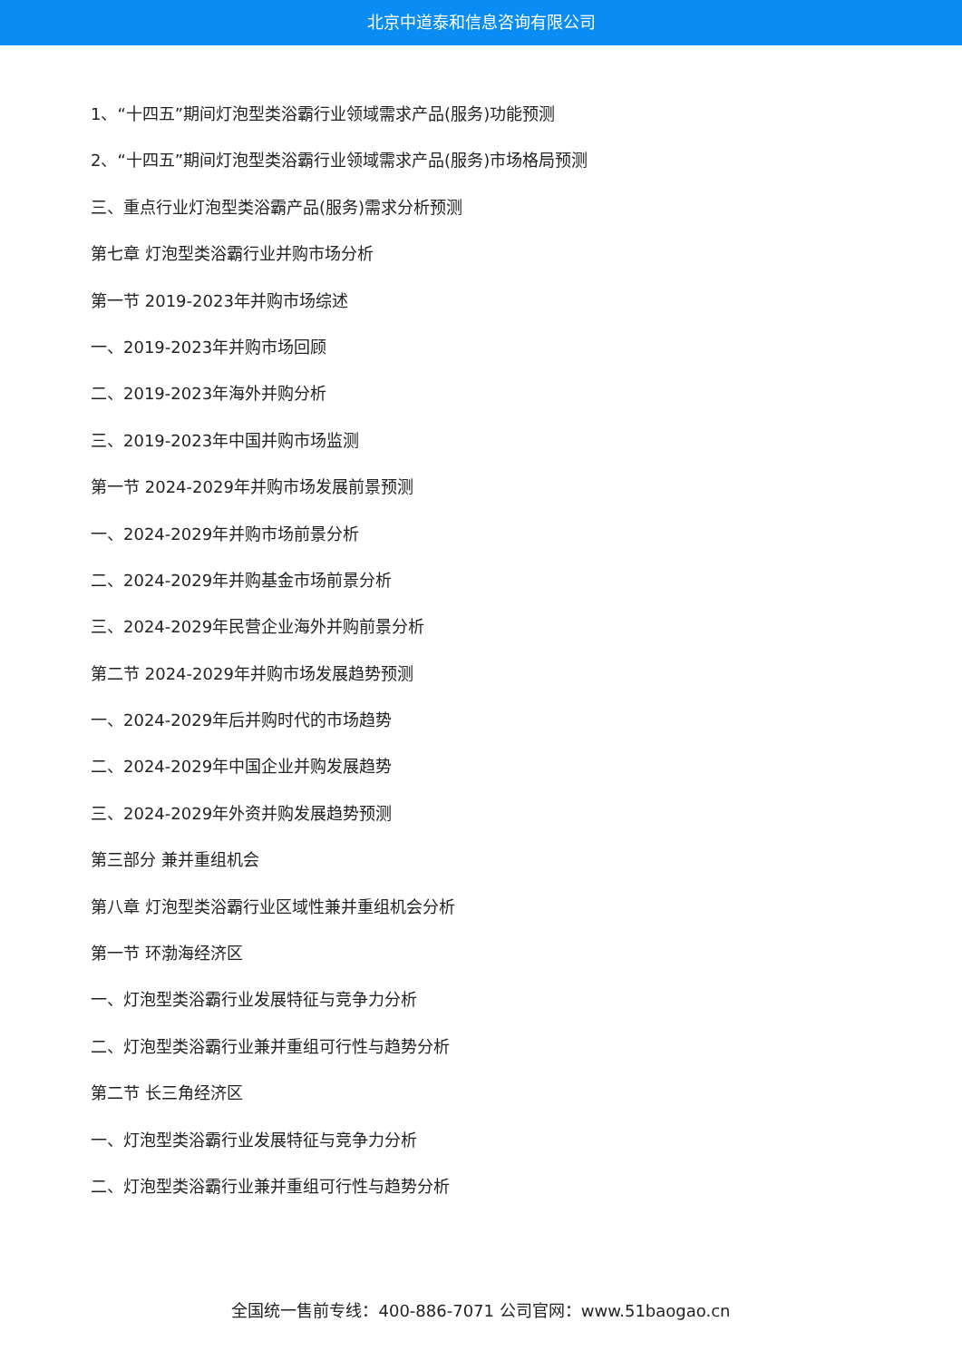北京中道泰和信息咨询有限公司
1、“十四五”期间灯泡型类浴霸行业领域需求产品(服务)功能预测
2、“十四五”期间灯泡型类浴霸行业领域需求产品(服务)市场格局预测
三、重点行业灯泡型类浴霸产品(服务)需求分析预测
第七章 灯泡型类浴霸行业并购市场分析
第一节 2019-2023年并购市场综述
一、2019-2023年并购市场回顾
二、2019-2023年海外并购分析
三、2019-2023年中国并购市场监测
第一节 2024-2029年并购市场发展前景预测
一、2024-2029年并购市场前景分析
二、2024-2029年并购基金市场前景分析
三、2024-2029年民营企业海外并购前景分析
第二节 2024-2029年并购市场发展趋势预测
一、2024-2029年后并购时代的市场趋势
二、2024-2029年中国企业并购发展趋势
三、2024-2029年外资并购发展趋势预测
第三部分 兼并重组机会
第八章 灯泡型类浴霸行业区域性兼并重组机会分析
第一节 环渤海经济区
一、灯泡型类浴霸行业发展特征与竞争力分析
二、灯泡型类浴霸行业兼并重组可行性与趋势分析
第二节 长三角经济区
一、灯泡型类浴霸行业发展特征与竞争力分析
二、灯泡型类浴霸行业兼并重组可行性与趋势分析
全国统一售前专线：400-886-7071 公司官网：www.51baogao.cn